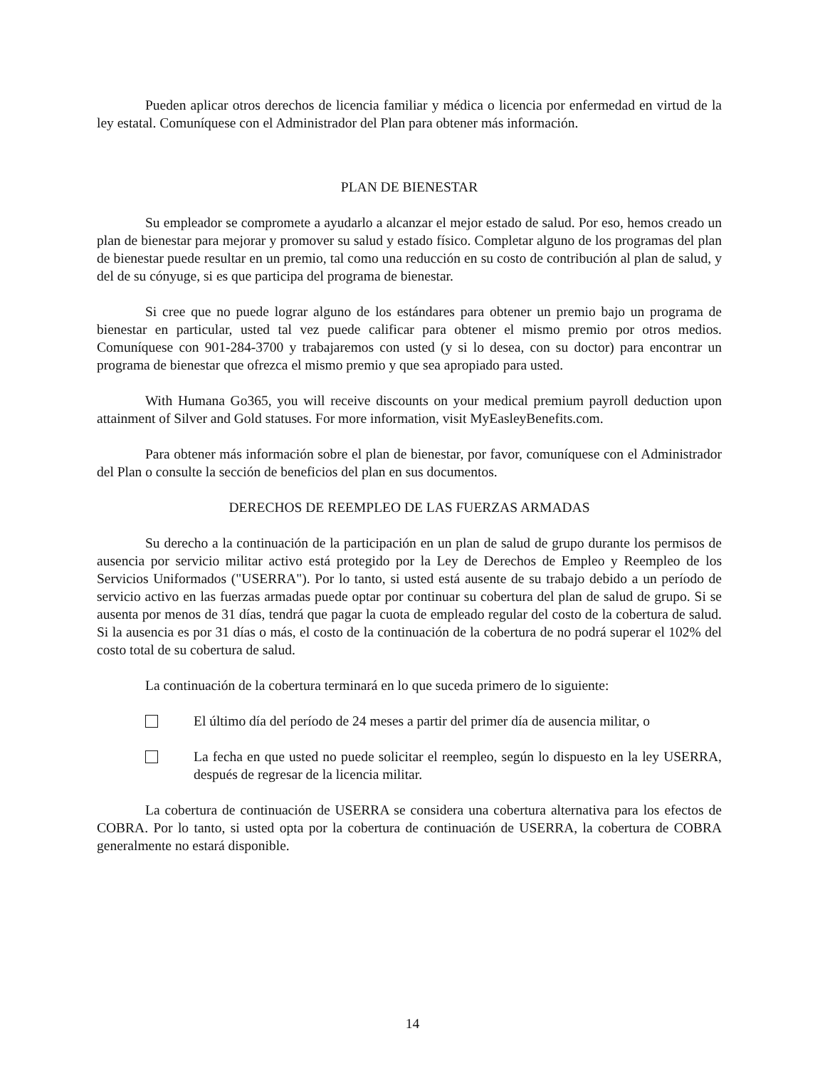Pueden aplicar otros derechos de licencia familiar y médica o licencia por enfermedad en virtud de la ley estatal. Comuníquese con el Administrador del Plan para obtener más información.
PLAN DE BIENESTAR
Su empleador se compromete a ayudarlo a alcanzar el mejor estado de salud. Por eso, hemos creado un plan de bienestar para mejorar y promover su salud y estado físico. Completar alguno de los programas del plan de bienestar puede resultar en un premio, tal como una reducción en su costo de contribución al plan de salud, y del de su cónyuge, si es que participa del programa de bienestar.
Si cree que no puede lograr alguno de los estándares para obtener un premio bajo un programa de bienestar en particular, usted tal vez puede calificar para obtener el mismo premio por otros medios. Comuníquese con 901-284-3700 y trabajaremos con usted (y si lo desea, con su doctor) para encontrar un programa de bienestar que ofrezca el mismo premio y que sea apropiado para usted.
With Humana Go365, you will receive discounts on your medical premium payroll deduction upon attainment of Silver and Gold statuses. For more information, visit MyEasleyBenefits.com.
Para obtener más información sobre el plan de bienestar, por favor, comuníquese con el Administrador del Plan o consulte la sección de beneficios del plan en sus documentos.
DERECHOS DE REEMPLEO DE LAS FUERZAS ARMADAS
Su derecho a la continuación de la participación en un plan de salud de grupo durante los permisos de ausencia por servicio militar activo está protegido por la Ley de Derechos de Empleo y Reempleo de los Servicios Uniformados ("USERRA"). Por lo tanto, si usted está ausente de su trabajo debido a un período de servicio activo en las fuerzas armadas puede optar por continuar su cobertura del plan de salud de grupo. Si se ausenta por menos de 31 días, tendrá que pagar la cuota de empleado regular del costo de la cobertura de salud. Si la ausencia es por 31 días o más, el costo de la continuación de la cobertura de no podrá superar el 102% del costo total de su cobertura de salud.
La continuación de la cobertura terminará en lo que suceda primero de lo siguiente:
El último día del período de 24 meses a partir del primer día de ausencia militar, o
La fecha en que usted no puede solicitar el reempleo, según lo dispuesto en la ley USERRA, después de regresar de la licencia militar.
La cobertura de continuación de USERRA se considera una cobertura alternativa para los efectos de COBRA. Por lo tanto, si usted opta por la cobertura de continuación de USERRA, la cobertura de COBRA generalmente no estará disponible.
14